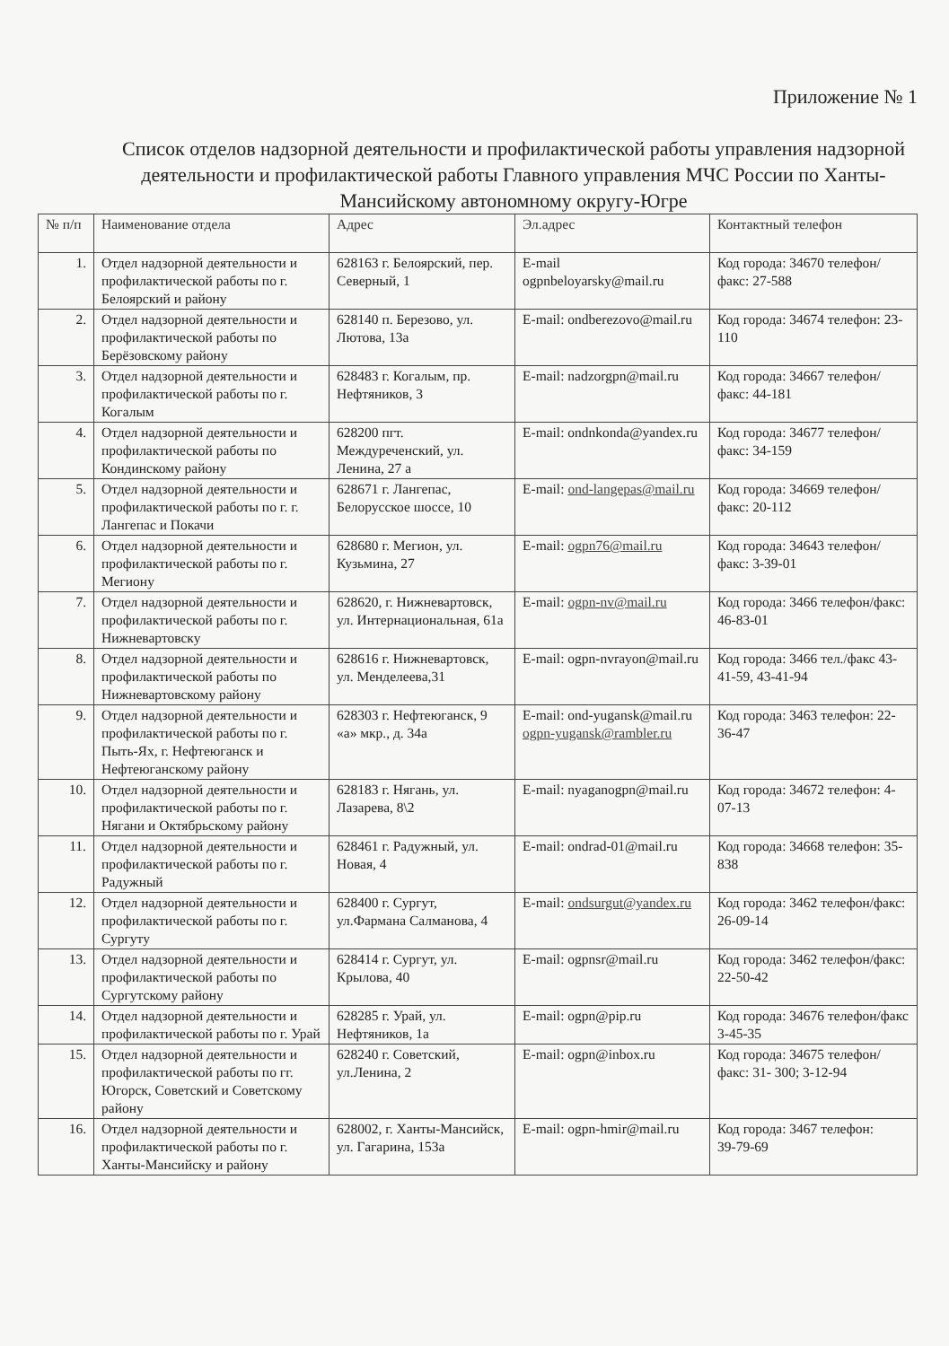Приложение № 1
Список отделов надзорной деятельности и профилактической работы управления надзорной деятельности и профилактической работы Главного управления МЧС России по Ханты-Мансийскому автономному округу-Югре
| № п/п | Наименование отдела | Адрес | Эл.адрес | Контактный телефон |
| --- | --- | --- | --- | --- |
| 1. | Отдел надзорной деятельности и профилактической работы по г. Белоярский и району | 628163 г. Белоярский, пер. Северный, 1 | E-mail ogpnbeloyarsky@mail.ru | Код города: 34670 телефон/факс: 27-588 |
| 2. | Отдел надзорной деятельности и профилактической работы по Берёзовскому району | 628140 п. Березово, ул. Лютова, 13а | E-mail: ondberezovo@mail.ru | Код города: 34674 телефон: 23-110 |
| 3. | Отдел надзорной деятельности и профилактической работы по г. Когалым | 628483 г. Когалым, пр. Нефтяников, 3 | E-mail: nadzorgpn@mail.ru | Код города: 34667 телефон/факс: 44-181 |
| 4. | Отдел надзорной деятельности и профилактической работы по Кондинскому району | 628200 пгт. Междуреченский, ул. Ленина, 27 а | E-mail: ondnkonda@yandex.ru | Код города: 34677 телефон/факс: 34-159 |
| 5. | Отдел надзорной деятельности и профилактической работы по г. г. Лангепас и Покачи | 628671 г. Лангепас, Белорусское шоссе, 10 | E-mail: ond-langepas@mail.ru | Код города: 34669 телефон/факс: 20-112 |
| 6. | Отдел надзорной деятельности и профилактической работы по г. Мегиону | 628680 г. Мегион, ул. Кузьмина, 27 | E-mail: ogpn76@mail.ru | Код города: 34643 телефон/факс: 3-39-01 |
| 7. | Отдел надзорной деятельности и профилактической работы по г. Нижневартовску | 628620, г. Нижневартовск, ул. Интернациональная, 61а | E-mail: ogpn-nv@mail.ru | Код города: 3466 телефон/факс: 46-83-01 |
| 8. | Отдел надзорной деятельности и профилактической работы по Нижневартовскому району | 628616 г. Нижневартовск, ул. Менделеева,31 | E-mail: ogpn-nvrayon@mail.ru | Код города: 3466 тел./факс 43-41-59, 43-41-94 |
| 9. | Отдел надзорной деятельности и профилактической работы по г. Пыть-Ях, г. Нефтеюганск и Нефтеюганскому району | 628303 г. Нефтеюганск, 9 «а» мкр., д. 34а | E-mail: ond-yugansk@mail.ru ogpn-yugansk@rambler.ru | Код города: 3463 телефон: 22-36-47 |
| 10. | Отдел надзорной деятельности и профилактической работы по г. Нягани и Октябрьскому району | 628183 г. Нягань, ул. Лазарева, 8\2 | E-mail: nyaganogpn@mail.ru | Код города: 34672 телефон: 4-07-13 |
| 11. | Отдел надзорной деятельности и профилактической работы по г. Радужный | 628461 г. Радужный, ул. Новая, 4 | E-mail: ondrad-01@mail.ru | Код города: 34668 телефон: 35-838 |
| 12. | Отдел надзорной деятельности и профилактической работы по г. Сургуту | 628400 г. Сургут, ул.Фармана Салманова, 4 | E-mail: ondsurgut@yandex.ru | Код города: 3462 телефон/факс: 26-09-14 |
| 13. | Отдел надзорной деятельности и профилактической работы по Сургутскому району | 628414 г. Сургут, ул. Крылова, 40 | E-mail: ogpnsr@mail.ru | Код города: 3462 телефон/факс: 22-50-42 |
| 14. | Отдел надзорной деятельности и профилактической работы по г. Урай | 628285 г. Урай, ул. Нефтяников, 1а | E-mail: ogpn@pip.ru | Код города: 34676 телефон/факс 3-45-35 |
| 15. | Отдел надзорной деятельности и профилактической работы по гг. Югорск, Советский и Советскому району | 628240 г. Советский, ул.Ленина, 2 | E-mail: ogpn@inbox.ru | Код города: 34675 телефон/факс: 31- 300; 3-12-94 |
| 16. | Отдел надзорной деятельности и профилактической работы по г. Ханты-Мансийску и району | 628002, г. Ханты-Мансийск, ул. Гагарина, 153а | E-mail: ogpn-hmir@mail.ru | Код города: 3467 телефон: 39-79-69 |